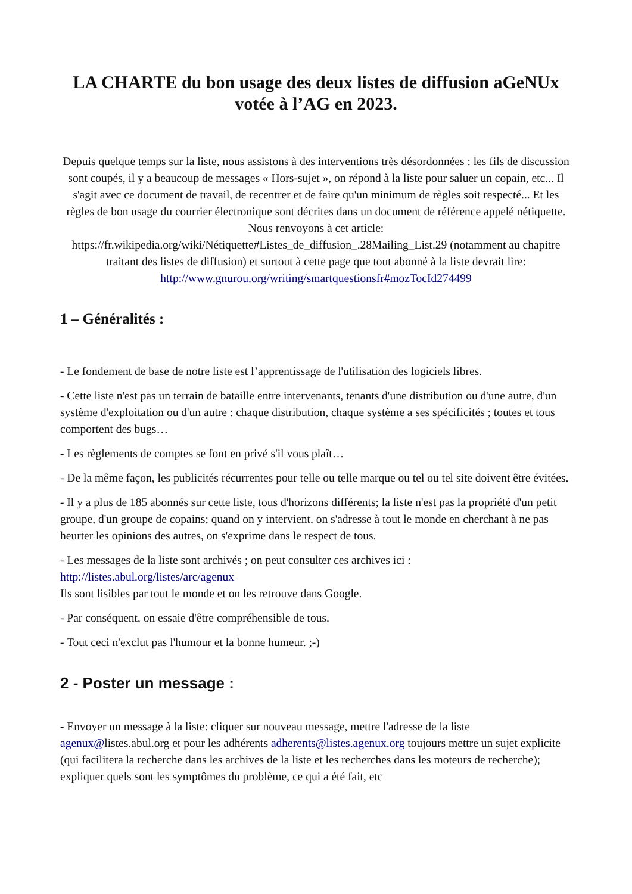LA CHARTE du bon usage des deux listes de diffusion aGeNUx votée à l’AG en 2023.
Depuis quelque temps sur la liste, nous assistons à des interventions très désordonnées : les fils de discussion sont coupés, il y a beaucoup de messages « Hors-sujet », on répond à la liste pour saluer un copain, etc... Il s'agit avec ce document de travail, de recentrer et de faire qu'un minimum de règles soit respecté... Et les règles de bon usage du courrier électronique sont décrites dans un document de référence appelé nétiquette. Nous renvoyons à cet article: https://fr.wikipedia.org/wiki/Nétiquette#Listes_de_diffusion_.28Mailing_List.29 (notamment au chapitre traitant des listes de diffusion) et surtout à cette page que tout abonné à la liste devrait lire: http://www.gnurou.org/writing/smartquestionsfr#mozTocId274499
1 – Généralités :
- Le fondement de base de notre liste est l’apprentissage de l'utilisation des logiciels libres.
- Cette liste n'est pas un terrain de bataille entre intervenants, tenants d'une distribution ou d'une autre, d'un système d'exploitation ou d'un autre : chaque distribution, chaque système a ses spécificités ; toutes et tous comportent des bugs…
- Les règlements de comptes se font en privé s'il vous plaît…
- De la même façon, les publicités récurrentes pour telle ou telle marque ou tel ou tel site doivent être évitées.
- Il y a plus de 185 abonnés sur cette liste, tous d'horizons différents; la liste n'est pas la propriété d'un petit groupe, d'un groupe de copains; quand on y intervient, on s'adresse à tout le monde en cherchant à ne pas heurter les opinions des autres, on s'exprime dans le respect de tous.
- Les messages de la liste sont archivés ; on peut consulter ces archives ici :
http://listes.abul.org/listes/arc/agenux
Ils sont lisibles par tout le monde et on les retrouve dans Google.
- Par conséquent, on essaie d'être compréhensible de tous.
- Tout ceci n'exclut pas l'humour et la bonne humeur. ;-)
2 - Poster un message :
- Envoyer un message à la liste: cliquer sur nouveau message, mettre l'adresse de la liste agenux@listes.abul.org et pour les adhérents adherents@listes.agenux.org toujours mettre un sujet explicite (qui facilitera la recherche dans les archives de la liste et les recherches dans les moteurs de recherche); expliquer quels sont les symptômes du problème, ce qui a été fait, etc